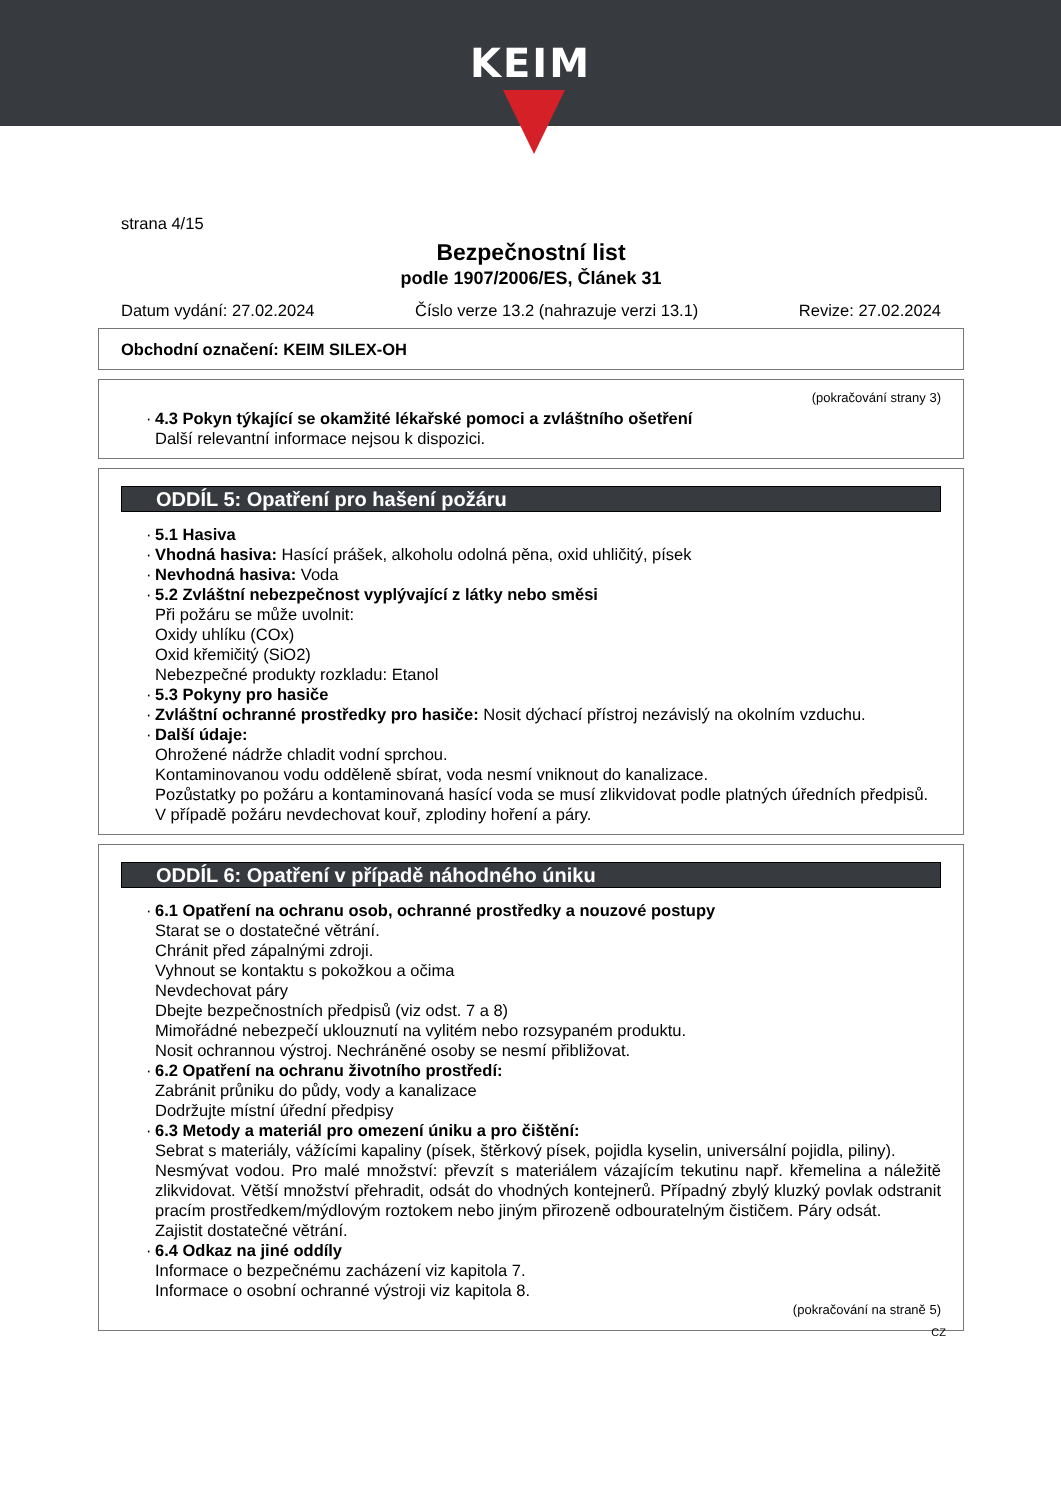KEIM
strana 4/15
Bezpečnostní list
podle 1907/2006/ES, Článek 31
Datum vydání: 27.02.2024 Číslo verze 13.2 (nahrazuje verzi 13.1) Revize: 27.02.2024
Obchodní označení: KEIM SILEX-OH
(pokračování strany 3)
· 4.3 Pokyn týkající se okamžité lékařské pomoci a zvláštního ošetření
Další relevantní informace nejsou k dispozici.
ODDÍL 5: Opatření pro hašení požáru
· 5.1 Hasiva
· Vhodná hasiva: Hasící prášek, alkoholu odolná pěna, oxid uhličitý, písek
· Nevhodná hasiva: Voda
· 5.2 Zvláštní nebezpečnost vyplývající z látky nebo směsi
Při požáru se může uvolnit:
Oxidy uhlíku (COx)
Oxid křemičitý (SiO2)
Nebezpečné produkty rozkladu: Etanol
· 5.3 Pokyny pro hasiče
· Zvláštní ochranné prostředky pro hasiče: Nosit dýchací přístroj nezávislý na okolním vzduchu.
· Další údaje:
Ohrožené nádrže chladit vodní sprchou.
Kontaminovanou vodu odděleně sbírat, voda nesmí vniknout do kanalizace.
Pozůstatky po požáru a kontaminovaná hasící voda se musí zlikvidovat podle platných úředních předpisů.
V případě požáru nevdechovat kouř, zplodiny hoření a páry.
ODDÍL 6: Opatření v případě náhodného úniku
· 6.1 Opatření na ochranu osob, ochranné prostředky a nouzové postupy
Starat se o dostatečné větrání.
Chránit před zápalnými zdroji.
Vyhnout se kontaktu s pokožkou a očima
Nevdechovat páry
Dbejte bezpečnostních předpisů (viz odst. 7 a 8)
Mimořádné nebezpečí uklouznutí na vylitém nebo rozsypaném produktu.
Nosit ochrannou výstroj. Nechráněné osoby se nesmí přibližovat.
· 6.2 Opatření na ochranu životního prostředí:
Zabránit průniku do půdy, vody a kanalizace
Dodržujte místní úřední předpisy
· 6.3 Metody a materiál pro omezení úniku a pro čištění:
Sebrat s materiály, vážícími kapaliny (písek, štěrkový písek, pojidla kyselin, universální pojidla, piliny).
Nesmývat vodou. Pro malé množství: převzít s materiálem vázajícím tekutinu např. křemelina a náležitě zlikvidovat. Větší množství přehradit, odsát do vhodných kontejnerů. Případný zbylý kluzký povlak odstranit pracím prostředkem/mýdlovým roztokem nebo jiným přirozeně odbouratelným čističem. Páry odsát.
Zajistit dostatečné větrání.
· 6.4 Odkaz na jiné oddíly
Informace o bezpečnému zacházení viz kapitola 7.
Informace o osobní ochranné výstroji viz kapitola 8.
(pokračování na straně 5)
CZ